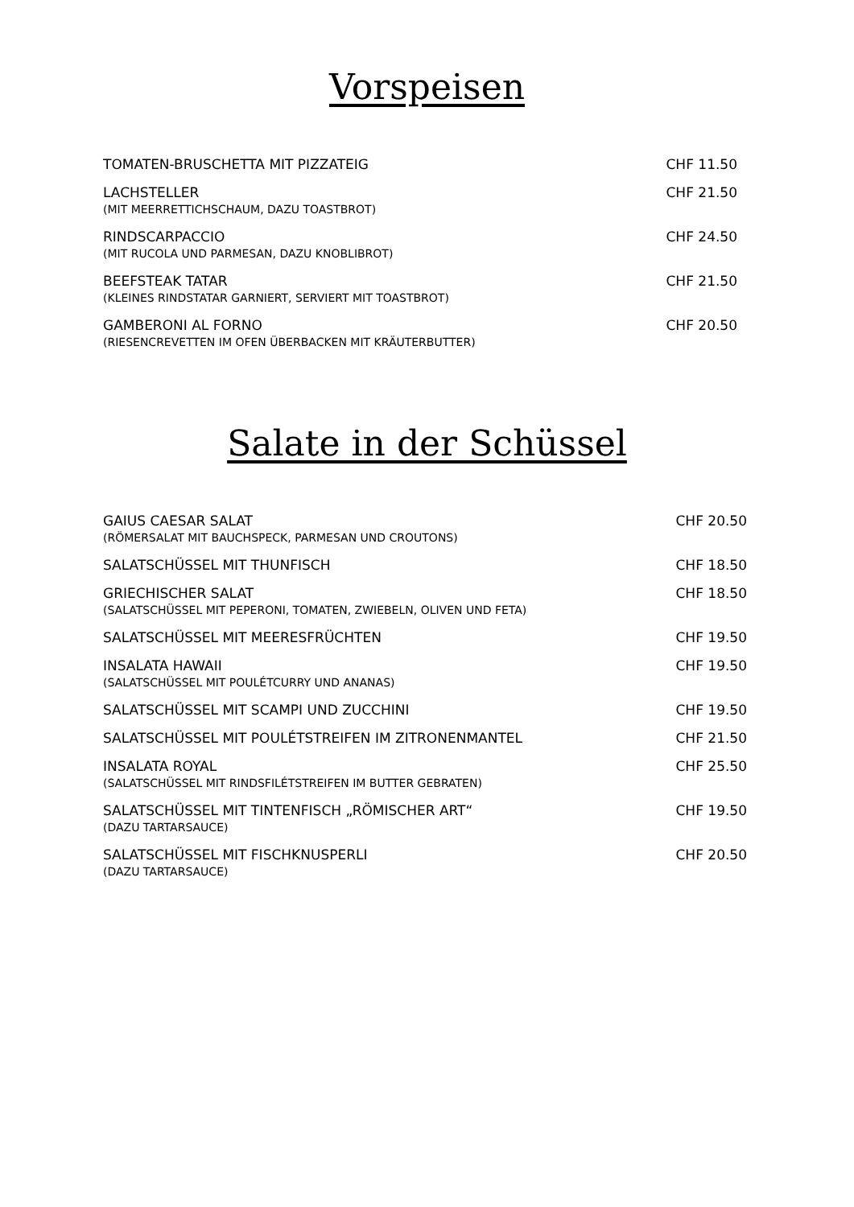Vorspeisen
TOMATEN-BRUSCHETTA MIT PIZZATEIG
CHF 11.50
LACHSTELLER
(MIT MEERRETTICHSCHAUM, DAZU TOASTBROT)
CHF 21.50
RINDSCARPACCIO
(MIT RUCOLA UND PARMESAN, DAZU KNOBLIBROT)
CHF 24.50
BEEFSTEAK TATAR
(KLEINES RINDSTATAR GARNIERT, SERVIERT MIT TOASTBROT)
CHF 21.50
GAMBERONI AL FORNO
(RIESENCREVETTEN IM OFEN ÜBERBACKEN MIT KRÄUTERBUTTER)
CHF 20.50
Salate in der Schüssel
GAIUS CAESAR SALAT
(RÖMERSALAT MIT BAUCHSPECK, PARMESAN UND CROUTONS)
CHF 20.50
SALATSCHÜSSEL MIT THUNFISCH CHF 18.50
GRIECHISCHER SALAT
(SALATSCHÜSSEL MIT PEPERONI, TOMATEN, ZWIEBELN, OLIVEN UND FETA)
CHF 18.50
SALATSCHÜSSEL MIT MEERESFRÜCHTEN
CHF 19.50
INSALATA HAWAII
(SALATSCHÜSSEL MIT POULÉTCURRY UND ANANAS)
CHF 19.50
SALATSCHÜSSEL MIT SCAMPI UND ZUCCHINI
CHF 19.50
SALATSCHÜSSEL MIT POULÉTSTREIFEN IM ZITRONENMANTEL
CHF 21.50
INSALATA ROYAL
(SALATSCHÜSSEL MIT RINDSFILÉTSTREIFEN IM BUTTER GEBRATEN)
CHF 25.50
SALATSCHÜSSEL MIT TINTENFISCH „RÖMISCHER ART“
(DAZU TARTARSAUCE)
CHF 19.50
SALATSCHÜSSEL MIT FISCHKNUSPERLI
(DAZU TARTARSAUCE)
CHF 20.50